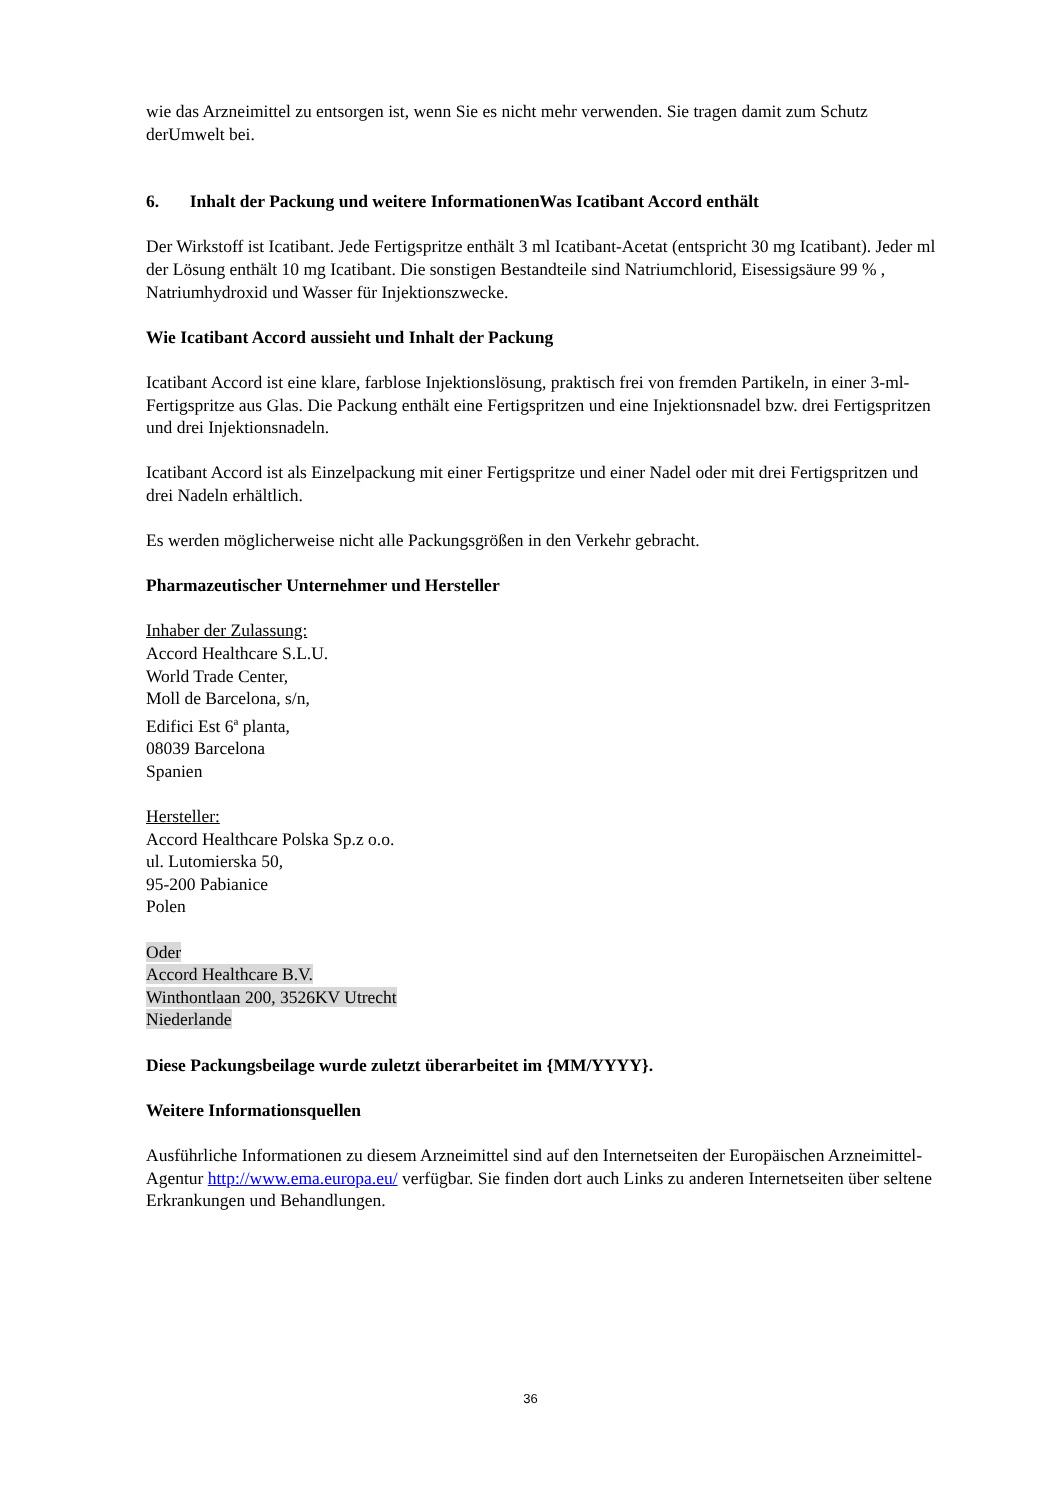wie das Arzneimittel zu entsorgen ist, wenn Sie es nicht mehr verwenden. Sie tragen damit zum Schutz derUmwelt bei.
6. Inhalt der Packung und weitere InformationenWas Icatibant Accord enthält
Der Wirkstoff ist Icatibant. Jede Fertigspritze enthält 3 ml Icatibant-Acetat (entspricht 30 mg Icatibant). Jeder ml der Lösung enthält 10 mg Icatibant. Die sonstigen Bestandteile sind Natriumchlorid, Eisessigsäure 99 % , Natriumhydroxid und Wasser für Injektionszwecke.
Wie Icatibant Accord aussieht und Inhalt der Packung
Icatibant Accord ist eine klare, farblose Injektionslösung, praktisch frei von fremden Partikeln, in einer 3-ml-Fertigspritze aus Glas. Die Packung enthält eine Fertigspritzen und eine Injektionsnadel bzw. drei Fertigspritzen und drei Injektionsnadeln.
Icatibant Accord ist als Einzelpackung mit einer Fertigspritze und einer Nadel oder mit drei Fertigspritzen und drei Nadeln erhältlich.
Es werden möglicherweise nicht alle Packungsgrößen in den Verkehr gebracht.
Pharmazeutischer Unternehmer und Hersteller
Inhaber der Zulassung:
Accord Healthcare S.L.U.
World Trade Center,
Moll de Barcelona, s/n,
Edifici Est 6<sup>a</sup> planta,
08039 Barcelona
Spanien
Hersteller:
Accord Healthcare Polska Sp.z o.o.
ul. Lutomierska 50,
95-200 Pabianice
Polen
Oder
Accord Healthcare B.V.
Winthontlaan 200, 3526KV Utrecht
Niederlande
Diese Packungsbeilage wurde zuletzt überarbeitet im {MM/YYYY}.
Weitere Informationsquellen
Ausführliche Informationen zu diesem Arzneimittel sind auf den Internetseiten der Europäischen Arzneimittel-Agentur http://www.ema.europa.eu/ verfügbar. Sie finden dort auch Links zu anderen Internetseiten über seltene Erkrankungen und Behandlungen.
36